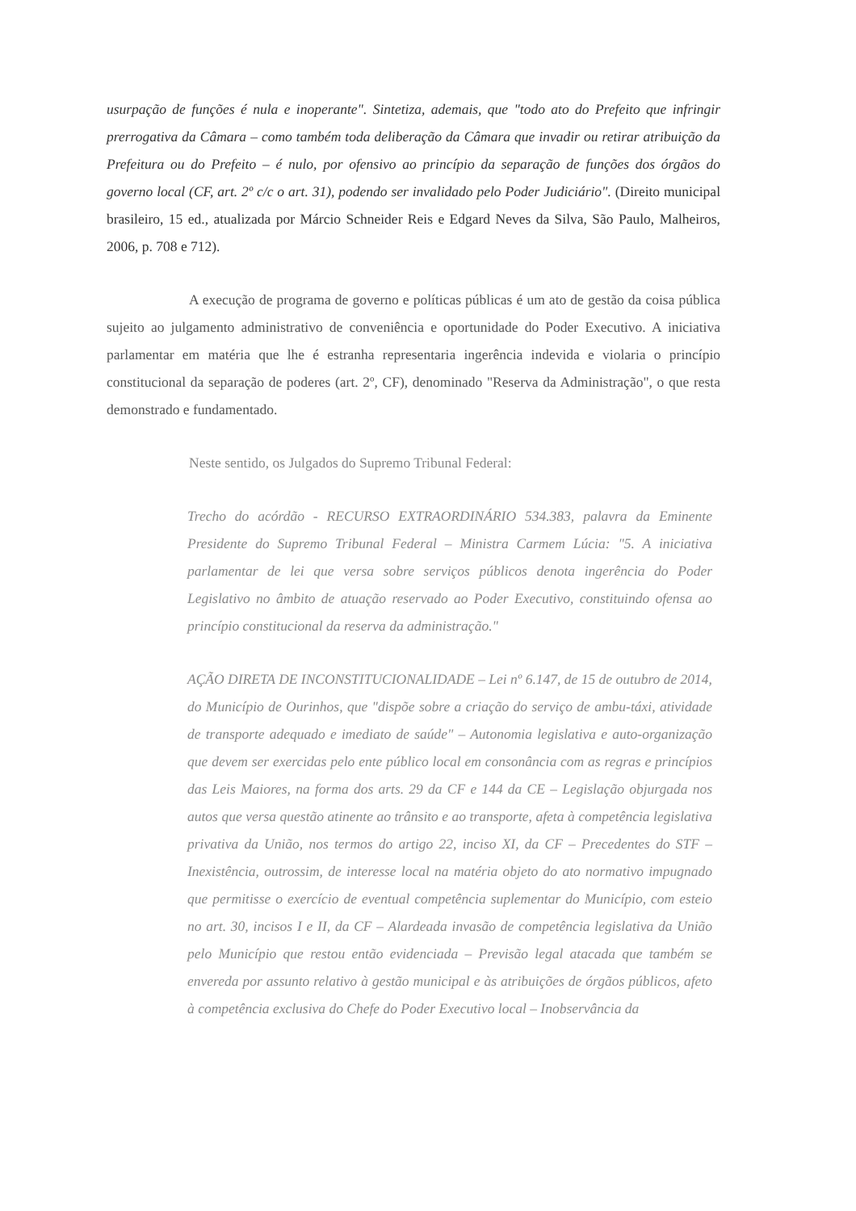usurpação de funções é nula e inoperante". Sintetiza, ademais, que "todo ato do Prefeito que infringir prerrogativa da Câmara – como também toda deliberação da Câmara que invadir ou retirar atribuição da Prefeitura ou do Prefeito – é nulo, por ofensivo ao princípio da separação de funções dos órgãos do governo local (CF, art. 2º c/c o art. 31), podendo ser invalidado pelo Poder Judiciário". (Direito municipal brasileiro, 15 ed., atualizada por Márcio Schneider Reis e Edgard Neves da Silva, São Paulo, Malheiros, 2006, p. 708 e 712).
A execução de programa de governo e políticas públicas é um ato de gestão da coisa pública sujeito ao julgamento administrativo de conveniência e oportunidade do Poder Executivo. A iniciativa parlamentar em matéria que lhe é estranha representaria ingerência indevida e violaria o princípio constitucional da separação de poderes (art. 2º, CF), denominado "Reserva da Administração", o que resta demonstrado e fundamentado.
Neste sentido, os Julgados do Supremo Tribunal Federal:
Trecho do acórdão - RECURSO EXTRAORDINÁRIO 534.383, palavra da Eminente Presidente do Supremo Tribunal Federal – Ministra Carmem Lúcia: "5. A iniciativa parlamentar de lei que versa sobre serviços públicos denota ingerência do Poder Legislativo no âmbito de atuação reservado ao Poder Executivo, constituindo ofensa ao princípio constitucional da reserva da administração."
AÇÃO DIRETA DE INCONSTITUCIONALIDADE – Lei nº 6.147, de 15 de outubro de 2014, do Município de Ourinhos, que "dispõe sobre a criação do serviço de ambu-táxi, atividade de transporte adequado e imediato de saúde" – Autonomia legislativa e auto-organização que devem ser exercidas pelo ente público local em consonância com as regras e princípios das Leis Maiores, na forma dos arts. 29 da CF e 144 da CE – Legislação objurgada nos autos que versa questão atinente ao trânsito e ao transporte, afeta à competência legislativa privativa da União, nos termos do artigo 22, inciso XI, da CF – Precedentes do STF – Inexistência, outrossim, de interesse local na matéria objeto do ato normativo impugnado que permitisse o exercício de eventual competência suplementar do Município, com esteio no art. 30, incisos I e II, da CF – Alardeada invasão de competência legislativa da União pelo Município que restou então evidenciada – Previsão legal atacada que também se envereda por assunto relativo à gestão municipal e às atribuições de órgãos públicos, afeto à competência exclusiva do Chefe do Poder Executivo local – Inobservância da